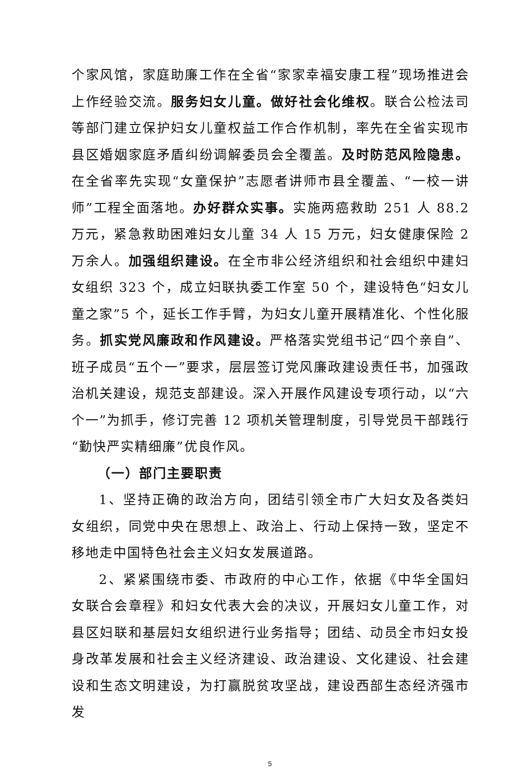个家风馆，家庭助廉工作在全省“家家幸福安康工程”现场推进会上作经验交流。服务妇女儿童。做好社会化维权。联合公检法司等部门建立保护妇女儿童权益工作合作机制，率先在全省实现市县区婚姻家庭矛盾纠纷调解委员会全覆盖。及时防范风险隐患。在全省率先实现“女童保护”志愿者讲师市县全覆盖、“一校一讲师”工程全面落地。办好群众实事。实施两癌救助 251 人 88.2 万元，紧急救助困难妇女儿童 34 人 15 万元，妇女健康保险 2 万余人。加强组织建设。在全市非公经济组织和社会组织中建妇女组织 323 个，成立妇联执委工作室 50 个，建设特色“妇女儿童之家”5 个，延长工作手臂，为妇女儿童开展精准化、个性化服务。抓实党风廉政和作风建设。严格落实党组书记“四个亲自”、班子成员“五个一”要求，层层签订党风廉政建设责任书，加强政治机关建设，规范支部建设。深入开展作风建设专项行动，以“六个一”为抓手，修订完善 12 项机关管理制度，引导党员干部践行“勤快严实精细廉”优良作风。
（一）部门主要职责
1、坚持正确的政治方向，团结引领全市广大妇女及各类妇女组织，同党中央在思想上、政治上、行动上保持一致，坚定不移地走中国特色社会主义妇女发展道路。
2、紧紧围绕市委、市政府的中心工作，依据《中华全国妇女联合会章程》和妇女代表大会的决议，开展妇女儿童工作，对县区妇联和基层妇女组织进行业务指导；团结、动员全市妇女投身改革发展和社会主义经济建设、政治建设、文化建设、社会建设和生态文明建设，为打赢脱贫攻坚战，建设西部生态经济强市发
5